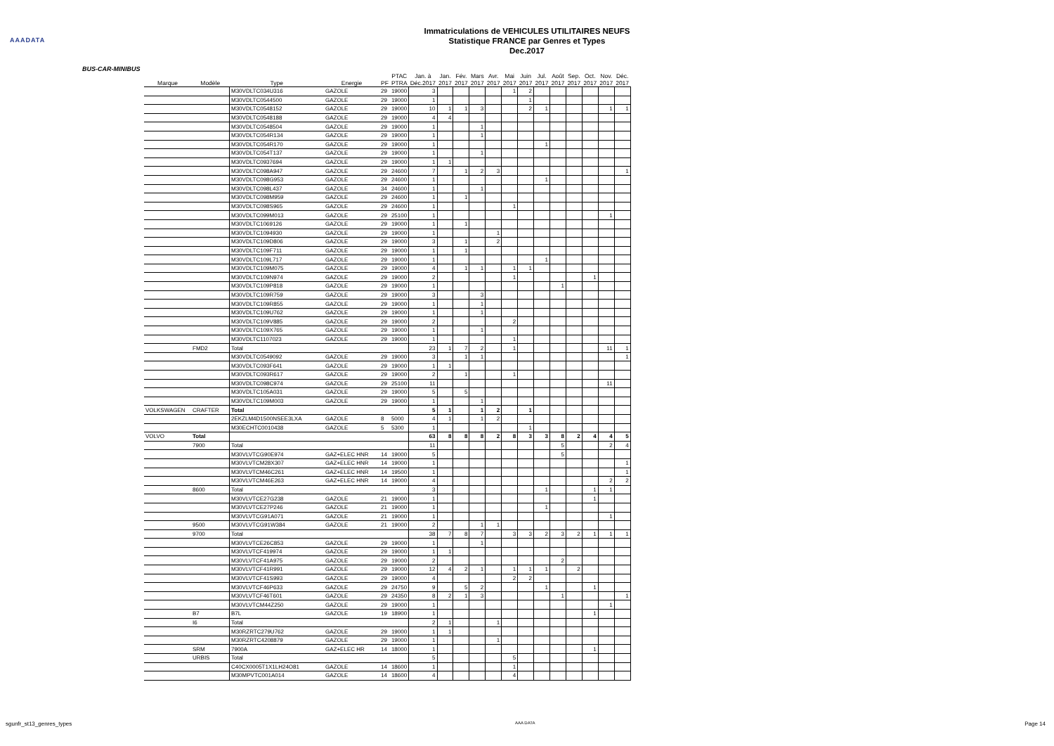AAADATA
Immatriculations de VEHICULES UTILITAIRES NEUFS
Statistique FRANCE par Genres et Types
Dec.2017
BUS-CAR-MINIBUS
| Marque | Modèle | Type | Energie | PF | PTAC PTRA | Jan. à Déc.2017 | Jan. 2017 | Fév. 2017 | Mars 2017 | Avr. 2017 | Mai 2017 | Juin 2017 | Jul. 2017 | Août 2017 | Sep. 2017 | Oct. 2017 | Nov. 2017 | Déc. 2017 |
| --- | --- | --- | --- | --- | --- | --- | --- | --- | --- | --- | --- | --- | --- | --- | --- | --- | --- | --- |
| | | M30VDLTC034U316 | GAZOLE | 29 | 19000 | 3 | | | | | 1 | 2 | | | | | | |
| | | M30VDLTC0544500 | GAZOLE | 29 | 19000 | 1 | | | | | | 1 | | | | | | |
| | | M30VDLTC0548152 | GAZOLE | 29 | 19000 | 10 | 1 | 1 | 3 | | | 2 | 1 | | | | 1 | 1 |
| | | M30VDLTC0548188 | GAZOLE | 29 | 19000 | 4 | 4 | | | | | | | | | | | |
| | | M30VDLTC0548504 | GAZOLE | 29 | 19000 | 1 | | | 1 | | | | | | | | | |
| | | M30VDLTC054R134 | GAZOLE | 29 | 19000 | 1 | | | 1 | | | | | | | | | |
| | | M30VDLTC054R170 | GAZOLE | 29 | 19000 | 1 | | | | | | | 1 | | | | | |
| | | M30VDLTC054T137 | GAZOLE | 29 | 19000 | 1 | | | 1 | | | | | | | | | |
| | | M30VDLTC0937694 | GAZOLE | 29 | 19000 | 1 | 1 | | | | | | | | | | | |
| | | M30VDLTC098A947 | GAZOLE | 29 | 24600 | 7 | | 1 | 2 | 3 | | | | | | | | 1 |
| | | M30VDLTC098G953 | GAZOLE | 29 | 24600 | 1 | | | | | | | 1 | | | | | |
| | | M30VDLTC098L437 | GAZOLE | 34 | 24600 | 1 | | | 1 | | | | | | | | | |
| | | M30VDLTC098M959 | GAZOLE | 29 | 24600 | 1 | | 1 | | | | | | | | | | |
| | | M30VDLTC098S965 | GAZOLE | 29 | 24600 | 1 | | | | | 1 | | | | | | | |
| | | M30VDLTC099M013 | GAZOLE | 29 | 25100 | 1 | | | | | | | | | | | 1 | |
| | | M30VDLTC1069126 | GAZOLE | 29 | 19000 | 1 | | 1 | | | | | | | | | | |
| | | M30VDLTC1094930 | GAZOLE | 29 | 19000 | 1 | | | | 1 | | | | | | | | |
| | | M30VDLTC109D806 | GAZOLE | 29 | 19000 | 3 | | 1 | | 2 | | | | | | | | |
| | | M30VDLTC109F711 | GAZOLE | 29 | 19000 | 1 | | 1 | | | | | | | | | | |
| | | M30VDLTC109L717 | GAZOLE | 29 | 19000 | 1 | | | | | | | 1 | | | | | |
| | | M30VDLTC109M075 | GAZOLE | 29 | 19000 | 4 | | 1 | 1 | | 1 | 1 | | | | | | |
| | | M30VDLTC109N974 | GAZOLE | 29 | 19000 | 2 | | | | | 1 | | | | | 1 | | |
| | | M30VDLTC109P818 | GAZOLE | 29 | 19000 | 1 | | | | | | | | 1 | | | | |
| | | M30VDLTC109R759 | GAZOLE | 29 | 19000 | 3 | | | 3 | | | | | | | | | |
| | | M30VDLTC109R855 | GAZOLE | 29 | 19000 | 1 | | | 1 | | | | | | | | | |
| | | M30VDLTC109U762 | GAZOLE | 29 | 19000 | 1 | | | 1 | | | | | | | | | |
| | | M30VDLTC109V885 | GAZOLE | 29 | 19000 | 2 | | | | | 2 | | | | | | | |
| | | M30VDLTC109X765 | GAZOLE | 29 | 19000 | 1 | | | 1 | | | | | | | | | |
| | | M30VDLTC1107023 | GAZOLE | 29 | 19000 | 1 | | | | | 1 | | | | | | | |
| | FMD2 | Total | | | | 23 | 1 | 7 | 2 | | 1 | | | | | | 11 | 1 |
| | | M30VDLTC0549092 | GAZOLE | 29 | 19000 | 3 | | 1 | 1 | | | | | | | | | 1 |
| | | M30VDLTC093F641 | GAZOLE | 29 | 19000 | 1 | 1 | | | | | | | | | | | |
| | | M30VDLTC093R617 | GAZOLE | 29 | 19000 | 2 | | 1 | | | 1 | | | | | | | |
| | | M30VDLTC098C974 | GAZOLE | 29 | 25100 | 11 | | | | | | | | | | | 11 | |
| | | M30VDLTC105A031 | GAZOLE | 29 | 19000 | 5 | | 5 | | | | | | | | | | |
| | | M30VDLTC109M003 | GAZOLE | 29 | 19000 | 1 | | | 1 | | | | | | | | | |
| VOLKSWAGEN | CRAFTER | Total | | | | 5 | 1 | | 1 | 2 | | 1 | | | | | | |
| | | 2EKZLM4D1500NSEE3LXA | GAZOLE | 8 | 5000 | 4 | 1 | | 1 | 2 | | | | | | | | |
| | | M30ECHTC0010438 | GAZOLE | 5 | 5300 | 1 | | | | | | 1 | | | | | | |
| VOLVO | Total | | | | | 63 | 8 | 8 | 8 | 2 | 8 | 3 | 3 | 8 | 2 | 4 | 4 | 5 |
| | 7900 | Total | | | | 11 | | | | | | | | 5 | | | 2 | 4 |
| | | M30VLVTCG90E974 | GAZ+ELEC HNR | 14 | 19000 | 5 | | | | | | | | 5 | | | | |
| | | M30VLVTCM28X307 | GAZ+ELEC HNR | 14 | 19000 | 1 | | | | | | | | | | | | 1 |
| | | M30VLVTCM46C261 | GAZ+ELEC HNR | 14 | 19500 | 1 | | | | | | | | | | | | 1 |
| | | M30VLVTCM46E263 | GAZ+ELEC HNR | 14 | 19000 | 4 | | | | | | | | | | | 2 | 2 |
| | 8600 | Total | | | | 3 | | | | | | | 1 | | | 1 | 1 | |
| | | M30VLVTCE27G238 | GAZOLE | 21 | 19000 | 1 | | | | | | | | | | 1 | | |
| | | M30VLVTCE27P246 | GAZOLE | 21 | 19000 | 1 | | | | | | | 1 | | | | | |
| | | M30VLVTCG91A071 | GAZOLE | 21 | 19000 | 1 | | | | | | | | | | | 1 | |
| | 9500 | M30VLVTCG91W384 | GAZOLE | 21 | 19000 | 2 | | | 1 | 1 | | | | | | | | |
| | 9700 | Total | | | | 38 | 7 | 8 | 7 | | 3 | 3 | 2 | 3 | 2 | 1 | 1 | 1 |
| | | M30VLVTCE26C853 | GAZOLE | 29 | 19000 | 1 | | | 1 | | | | | | | | | |
| | | M30VLVTCF419974 | GAZOLE | 29 | 19000 | 1 | 1 | | | | | | | | | | | |
| | | M30VLVTCF41A975 | GAZOLE | 29 | 19000 | 2 | | | | | | | | 2 | | | | |
| | | M30VLVTCF41R991 | GAZOLE | 29 | 19000 | 12 | 4 | 2 | 1 | | 1 | 1 | 1 | | 2 | | | |
| | | M30VLVTCF41S993 | GAZOLE | 29 | 19000 | 4 | | | | | 2 | 2 | | | | | | |
| | | M30VLVTCF46P633 | GAZOLE | 29 | 24750 | 9 | | 5 | 2 | | | | 1 | | | 1 | | |
| | | M30VLVTCF46T601 | GAZOLE | 29 | 24350 | 8 | 2 | 1 | 3 | | | | | 1 | | | | 1 |
| | | M30VLVTCM44Z250 | GAZOLE | 29 | 19000 | 1 | | | | | | | | | | | 1 | |
| | B7 | B7L | GAZOLE | 19 | 18900 | 1 | | | | | | | | | | 1 | | |
| | I6 | Total | | | | 2 | 1 | | | 1 | | | | | | | | |
| | | M30RZRTC279U762 | GAZOLE | 29 | 19000 | 1 | 1 | | | | | | | | | | | |
| | | M30RZRTC4208879 | GAZOLE | 29 | 19000 | 1 | | | | 1 | | | | | | | | |
| | SRM | 7900A | GAZ+ELEC HR | 14 | 18000 | 1 | | | | | | | | | | 1 | | |
| | URBIS | Total | | | | 5 | | | | | 5 | | | | | | | |
| | | C40CX0005T1X1LH24O81 | GAZOLE | 14 | 18600 | 1 | | | | | 1 | | | | | | | |
| | | M30MPVTC001A014 | GAZOLE | 14 | 18600 | 4 | | | | | 4 | | | | | | | |
sgunfr_st13_genres_types AAA DATA Page 14